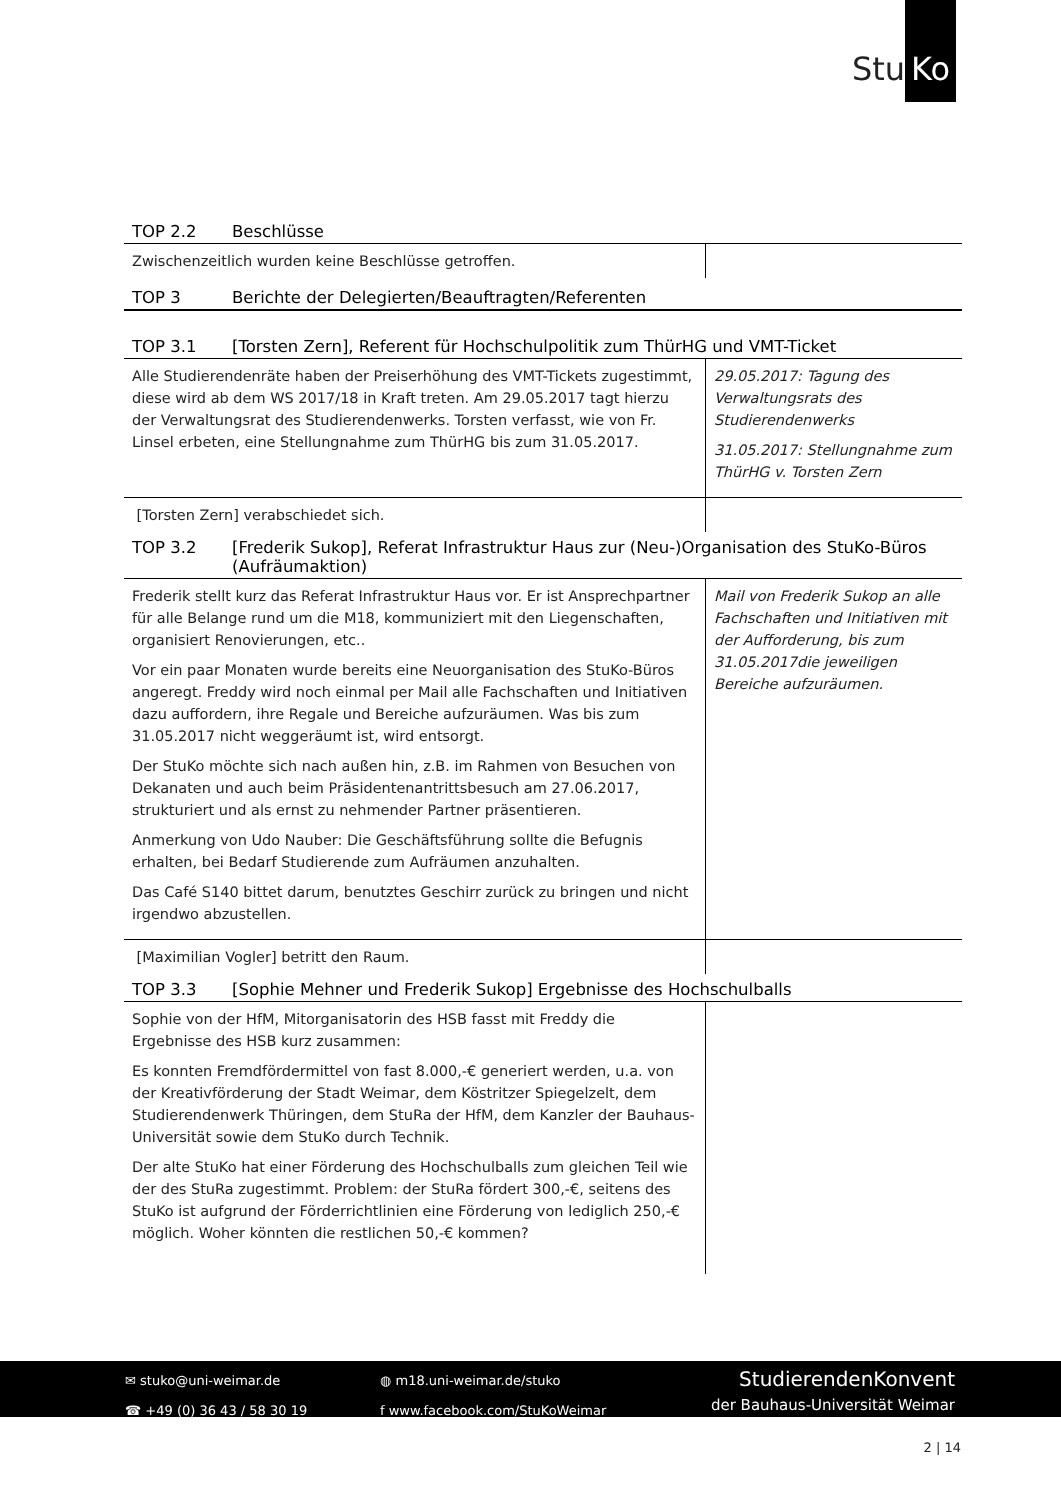Stu Ko
TOP 2.2 Beschlüsse
| Zwischenzeitlich wurden keine Beschlüsse getroffen. | |
TOP 3 Berichte der Delegierten/Beauftragten/Referenten
TOP 3.1 [Torsten Zern], Referent für Hochschulpolitik zum ThürHG und VMT-Ticket
| Alle Studierendenräte haben der Preiserhöhung des VMT-Tickets zugestimmt, diese wird ab dem WS 2017/18 in Kraft treten. Am 29.05.2017 tagt hierzu der Verwaltungsrat des Studierendenwerks. Torsten verfasst, wie von Fr. Linsel erbeten, eine Stellungnahme zum ThürHG bis zum 31.05.2017. | 29.05.2017: Tagung des Verwaltungsrats des Studierendenwerks 31.05.2017: Stellungnahme zum ThürHG v. Torsten Zern |
| [Torsten Zern] verabschiedet sich. | |
TOP 3.2 [Frederik Sukop], Referat Infrastruktur Haus zur (Neu-)Organisation des StuKo-Büros (Aufräumaktion)
| Frederik stellt kurz das Referat Infrastruktur Haus vor. Er ist Ansprechpartner für alle Belange rund um die M18, kommuniziert mit den Liegenschaften, organisiert Renovierungen, etc.. Vor ein paar Monaten wurde bereits eine Neuorganisation des StuKo-Büros angeregt. Freddy wird noch einmal per Mail alle Fachschaften und Initiativen dazu auffordern, ihre Regale und Bereiche aufzuräumen. Was bis zum 31.05.2017 nicht weggeräumt ist, wird entsorgt. Der StuKo möchte sich nach außen hin, z.B. im Rahmen von Besuchen von Dekanaten und auch beim Präsidentenantrittsbesuch am 27.06.2017, strukturiert und als ernst zu nehmender Partner präsentieren. Anmerkung von Udo Nauber: Die Geschäftsführung sollte die Befugnis erhalten, bei Bedarf Studierende zum Aufräumen anzuhalten. Das Café S140 bittet darum, benutztes Geschirr zurück zu bringen und nicht irgendwo abzustellen. | Mail von Frederik Sukop an alle Fachschaften und Initiativen mit der Aufforderung, bis zum 31.05.2017die jeweiligen Bereiche aufzuräumen. |
| [Maximilian Vogler] betritt den Raum. | |
TOP 3.3 [Sophie Mehner und Frederik Sukop] Ergebnisse des Hochschulballs
| Sophie von der HfM, Mitorganisatorin des HSB fasst mit Freddy die Ergebnisse des HSB kurz zusammen: Es konnten Fremdfördermittel von fast 8.000,-€ generiert werden, u.a. von der Kreativförderung der Stadt Weimar, dem Köstritzer Spiegelzelt, dem Studierendenwerk Thüringen, dem StuRa der HfM, dem Kanzler der Bauhaus-Universität sowie dem StuKo durch Technik. Der alte StuKo hat einer Förderung des Hochschulballs zum gleichen Teil wie der des StuRa zugestimmt. Problem: der StuRa fördert 300,-€, seitens des StuKo ist aufgrund der Förderrichtlinien eine Förderung von lediglich 250,-€ möglich. Woher könnten die restlichen 50,-€ kommen? | |
✉ stuko@uni-weimar.de
☎ +49 (0) 36 43 / 58 30 19
◍ m18.uni-weimar.de/stuko
f www.facebook.com/StuKoWeimar
StudierendenKonvent
der Bauhaus-Universität Weimar
2 | 14